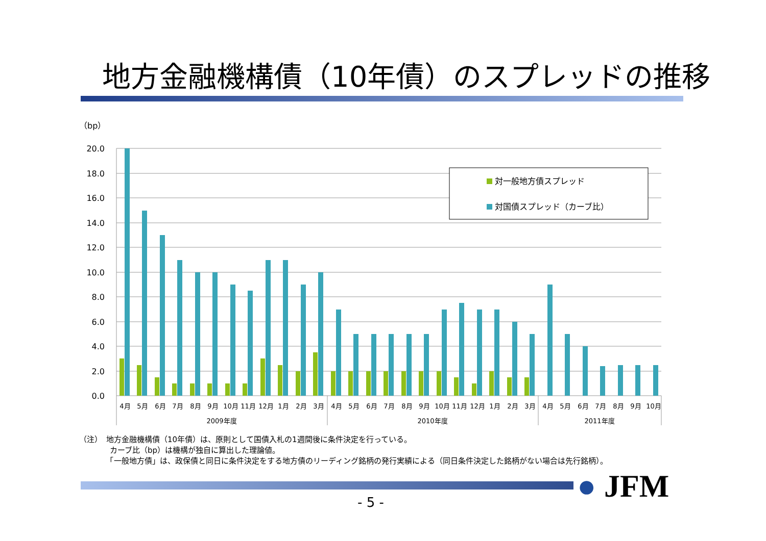地方金融機構債（10年債）のスプレッドの推移
（bp）
20.0
18.0
16.0
14.0
12.0
10.0
8.0
6.0
4.0
2.0
0.0
4月
5月
6月
7月
8月
9月
10月
11月
12月
1月
2月
3月
4月
5月
6月
7月
8月
9月
10月
11月
12月
1月
2月
3月
4月
5月
6月
7月
8月
9月
10月
2009年度
2010年度
2011年度
対一般地方債スプレッド
対国債スプレッド（カーブ比）
（注）　地方金融機構債（10年債）は、原則として国債入札の1週間後に条件決定を行っている。
　　　　カーブ比（bp）は機構が独自に算出した理論値。
　　　　「一般地方債」は、政保債と同日に条件決定をする地方債のリーディング銘柄の発行実績による（同日条件決定した銘柄がない場合は先行銘柄）。
● JFM
- 5 -